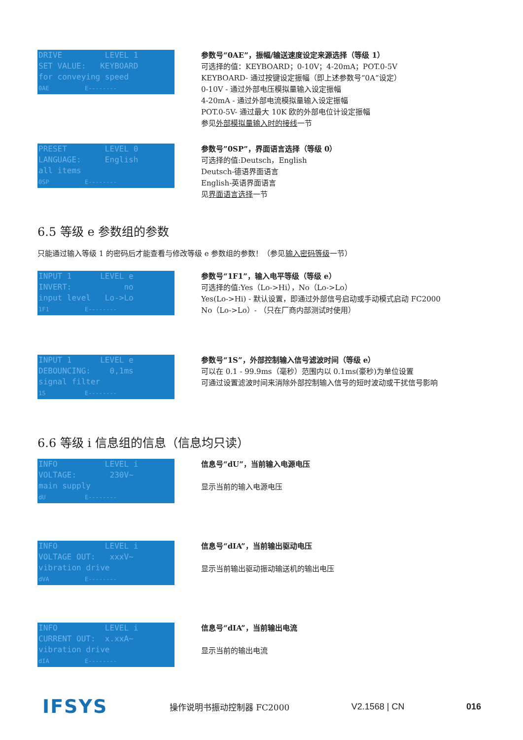DRIVE LEVEL 1 SET VALUE: KEYBOARD for conveying speed 0AE E--------
参数号“0AE”，振幅/输送速度设定来源选择（等级 1）
可选择的值：KEYBOARD；0-10V；4-20mA；POT.0-5V
KEYBOARD- 通过按键设定振幅（即上述参数号“0A“设定）
0-10V - 通过外部电压模拟量输入设定振幅
4-20mA - 通过外部电流模拟量输入设定振幅
POT.0-5V- 通过最大 10K 欧的外部电位计设定振幅
参见外部模拟量输入时的接线一节
PRESET LEVEL 0 LANGUAGE: English all items 0SP E--------
参数号”0SP”，界面语言选择（等级 0）
可选择的值:Deutsch，English
Deutsch-德语界面语言
English-英语界面语言
见界面语言选择一节
6.5 等级 e 参数组的参数
只能通过输入等级 1 的密码后才能查看与修改等级 e 参数组的参数！（参见输入密码等级一节）
INPUT 1 LEVEL e INVERT: no input level Lo->Lo 1F1 E--------
参数号“1F1”，输入电平等级（等级 e）
可选择的值:Yes（Lo->Hi），No（Lo->Lo）
Yes(Lo->Hi) - 默认设置，即通过外部信号启动或手动模式启动 FC2000
No（Lo->Lo）- （只在厂商内部测试时使用）
INPUT 1 LEVEL e DEBOUNCING: 0,1ms signal filter 1S E--------
参数号“1S”，外部控制输入信号滤波时间（等级 e）
可以在 0.1 - 99.9ms（毫秒）范围内以 0.1ms(豪秒)为单位设置
可通过设置滤波时间来消除外部控制输入信号的短时波动或干扰信号影响
6.6 等级 i 信息组的信息（信息均只读）
INFO LEVEL i VOLTAGE: 230V~ main supply dU E--------
信息号“dU”，当前输入电源电压
显示当前的输入电源电压
INFO LEVEL i VOLTAGE OUT: xxxV~ vibration drive dVA E--------
信息号“dIA”，当前输出驱动电压
显示当前输出驱动振动输送机的输出电压
INFO LEVEL i CURRENT OUT: x.xxA~ vibration drive dIA E--------
信息号“dIA”，当前输出电流
显示当前的输出电流
IFSYS 操作说明书振动控制器 FC2000 V2.1568 | CN 016